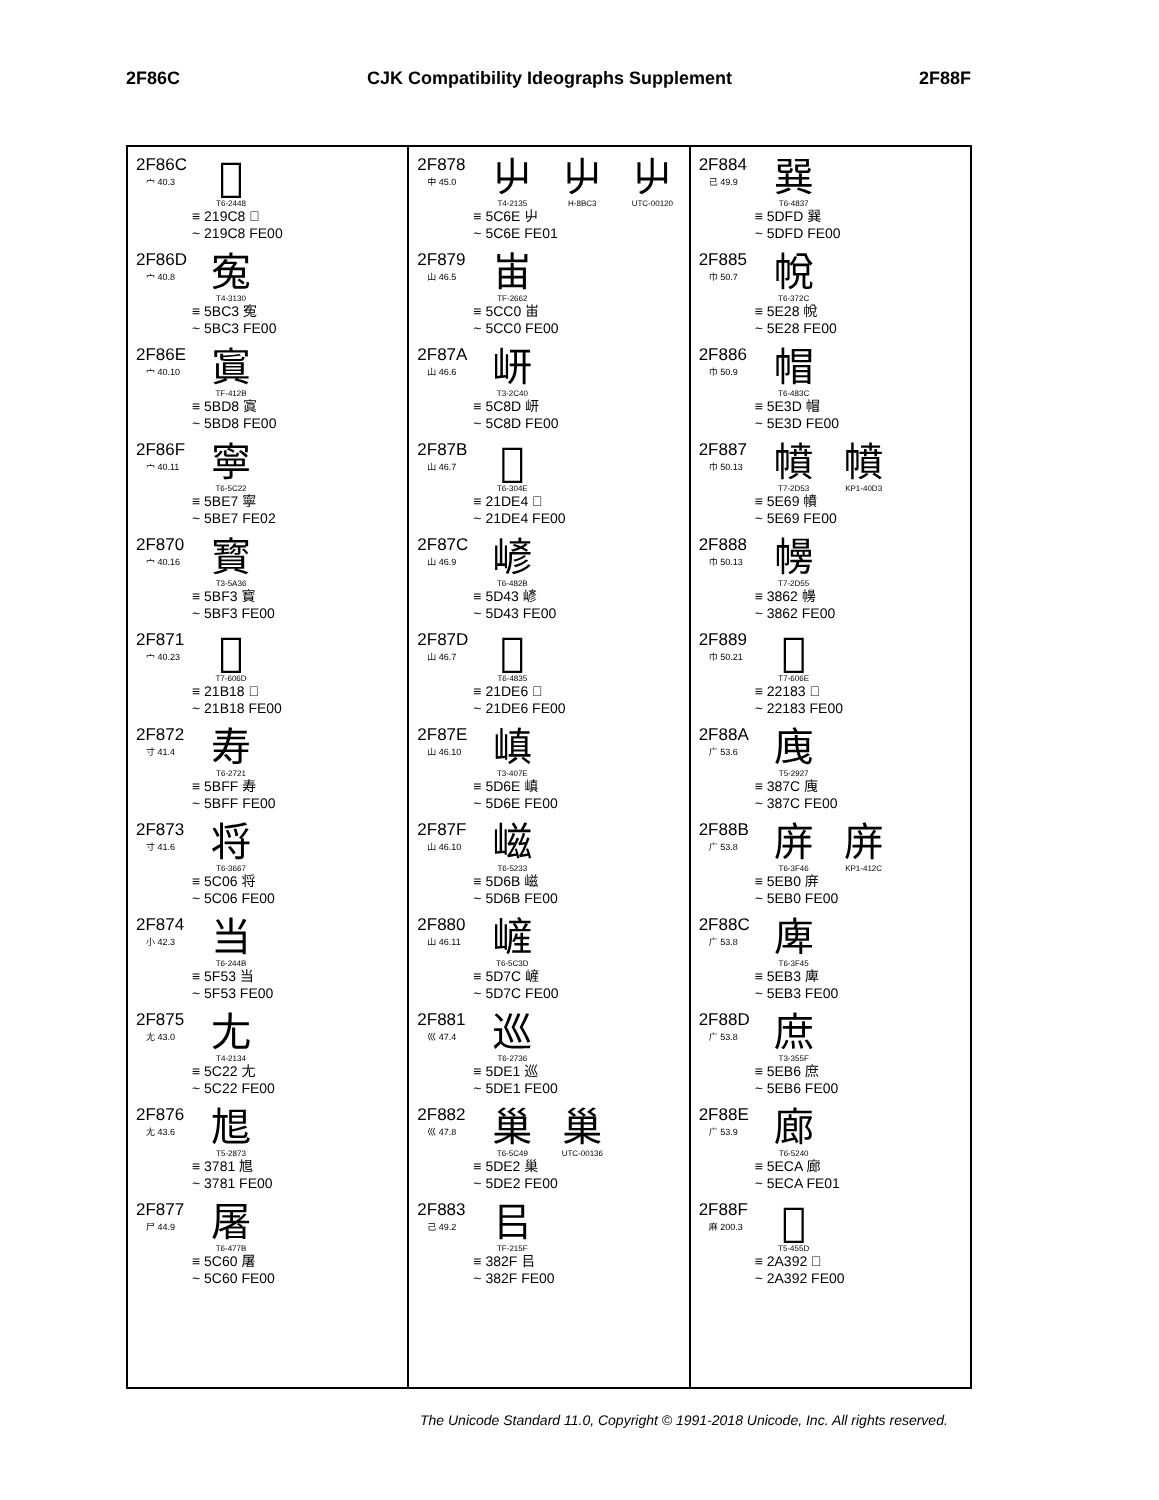2F86C CJK Compatibility Ideographs Supplement 2F88F
2F86C
宀 40.3
𡧈
T6-2448
≡ 219C8 𡧈
~ 219C8 FE00
2F86D
宀 40.8
寃
T4-3130
≡ 5BC3 寃
~ 5BC3 FE00
2F86E
宀 40.10
寘
TF-412B
≡ 5BD8 寘
~ 5BD8 FE00
2F86F
宀 40.11
寧
T6-5C22
≡ 5BE7 寧
~ 5BE7 FE02
2F870
宀 40.16
寳
T3-5A36
≡ 5BF3 寳
~ 5BF3 FE00
2F871
宀 40.23
𡬘
T7-606D
≡ 21B18 𡬘
~ 21B18 FE00
2F872
寸 41.4
寿
T6-2721
≡ 5BFF 寿
~ 5BFF FE00
2F873
寸 41.6
将
T6-3667
≡ 5C06 将
~ 5C06 FE00
2F874
小 42.3
当
T6-244B
≡ 5F53 当
~ 5F53 FE00
2F875
尢 43.0
尢
T4-2134
≡ 5C22 尢
~ 5C22 FE00
2F876
尢 43.6
㞁
T5-2873
≡ 3781 㞁
~ 3781 FE00
2F877
尸 44.9
屠
T6-477B
≡ 5C60 屠
~ 5C60 FE00
2F878
中 45.0
屮
T4-2135
屮
H-8BC3
屮
UTC-00120
≡ 5C6E 屮
~ 5C6E FE01
2F879
山 46.5
峀
TF-2662
≡ 5CC0 峀
~ 5CC0 FE00
2F87A
山 46.6
岍
T3-2C40
≡ 5C8D 岍
~ 5C8D FE00
2F87B
山 46.7
𡷤
T6-304E
≡ 21DE4 𡷤
~ 21DE4 FE00
2F87C
山 46.9
嵃
T6-482B
≡ 5D43 嵃
~ 5D43 FE00
2F87D
山 46.7
𡷦
T6-4835
≡ 21DE6 𡷦
~ 21DE6 FE00
2F87E
山 46.10
嵮
T3-407E
≡ 5D6E 嵮
~ 5D6E FE00
2F87F
山 46.10
嵫
T6-5233
≡ 5D6B 嵫
~ 5D6B FE00
2F880
山 46.11
嵼
T6-5C3D
≡ 5D7C 嵼
~ 5D7C FE00
2F881
巛 47.4
巡
T6-2736
≡ 5DE1 巡
~ 5DE1 FE00
2F882
巛 47.8
巢
T6-5C49
巢
UTC-00136
≡ 5DE2 巢
~ 5DE2 FE00
2F883
己 49.2
㠯
TF-215F
≡ 382F 㠯
~ 382F FE00
2F884
己 49.9
巽
T6-4837
≡ 5DFD 巽
~ 5DFD FE00
2F885
巾 50.7
帨
T6-372C
≡ 5E28 帨
~ 5E28 FE00
2F886
巾 50.9
帽
T6-483C
≡ 5E3D 帽
~ 5E3D FE00
2F887
巾 50.13
幩
T7-2D53
幩
KP1-40D3
≡ 5E69 幩
~ 5E69 FE00
2F888
巾 50.13
㡢
T7-2D55
≡ 3862 㡢
~ 3862 FE00
2F889
巾 50.21
𢆃
T7-606E
≡ 22183 𢆃
~ 22183 FE00
2F88A
广 53.6
㡼
T5-2927
≡ 387C 㡼
~ 387C FE00
2F88B
广 53.8
庰
T6-3F46
庰
KP1-412C
≡ 5EB0 庰
~ 5EB0 FE00
2F88C
广 53.8
庳
T6-3F45
≡ 5EB3 庳
~ 5EB3 FE00
2F88D
广 53.8
庶
T3-355F
≡ 5EB6 庶
~ 5EB6 FE00
2F88E
广 53.9
廊
T6-5240
≡ 5ECA 廊
~ 5ECA FE01
2F88F
麻 200.3
𪎒
T5-455D
≡ 2A392 𪎒
~ 2A392 FE00
The Unicode Standard 11.0, Copyright © 1991-2018 Unicode, Inc. All rights reserved.